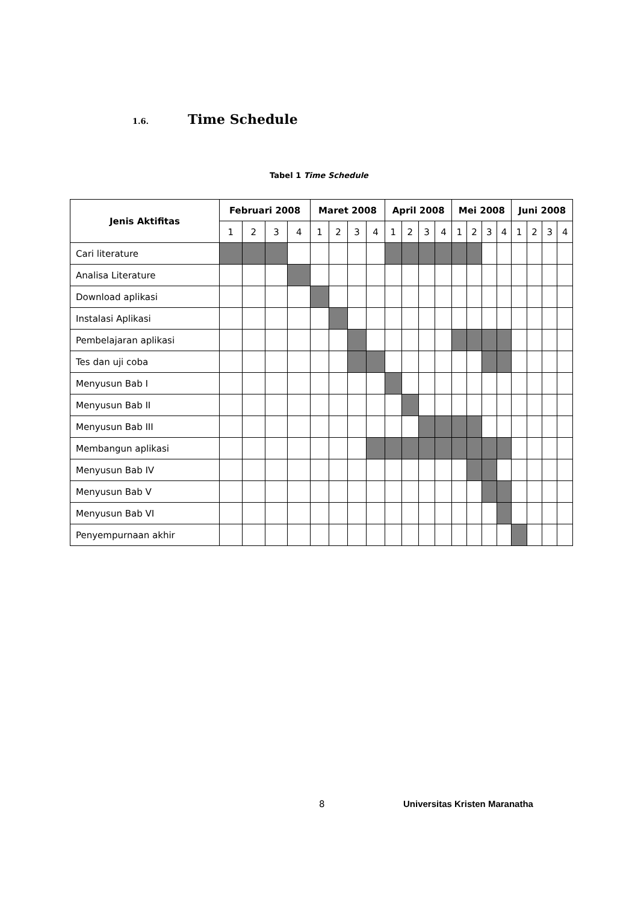1.6. Time Schedule
Tabel 1 Time Schedule
| Jenis Aktifitas | Februari 2008 | | | | Maret 2008 | | | | April 2008 | | | | Mei 2008 | | | | Juni 2008 | | | |
| --- | --- | --- | --- | --- | --- | --- | --- | --- | --- | --- | --- | --- | --- | --- | --- | --- | --- | --- | --- | --- |
| | 1 | 2 | 3 | 4 | 1 | 2 | 3 | 4 | 1 | 2 | 3 | 4 | 1 | 2 | 3 | 4 | 1 | 2 | 3 | 4 |
| Cari literature | | | | | | | | | | | | | | | | | | | | |
| Analisa Literature | | | | | | | | | | | | | | | | | | | | |
| Download aplikasi | | | | | | | | | | | | | | | | | | | | |
| Instalasi Aplikasi | | | | | | | | | | | | | | | | | | | | |
| Pembelajaran aplikasi | | | | | | | | | | | | | | | | | | | | |
| Tes dan uji coba | | | | | | | | | | | | | | | | | | | | |
| Menyusun Bab I | | | | | | | | | | | | | | | | | | | | |
| Menyusun Bab II | | | | | | | | | | | | | | | | | | | | |
| Menyusun Bab III | | | | | | | | | | | | | | | | | | | | |
| Membangun aplikasi | | | | | | | | | | | | | | | | | | | | |
| Menyusun Bab IV | | | | | | | | | | | | | | | | | | | | |
| Menyusun Bab V | | | | | | | | | | | | | | | | | | | | |
| Menyusun Bab VI | | | | | | | | | | | | | | | | | | | | |
| Penyempurnaan akhir | | | | | | | | | | | | | | | | | | | | |
8 Universitas Kristen Maranatha